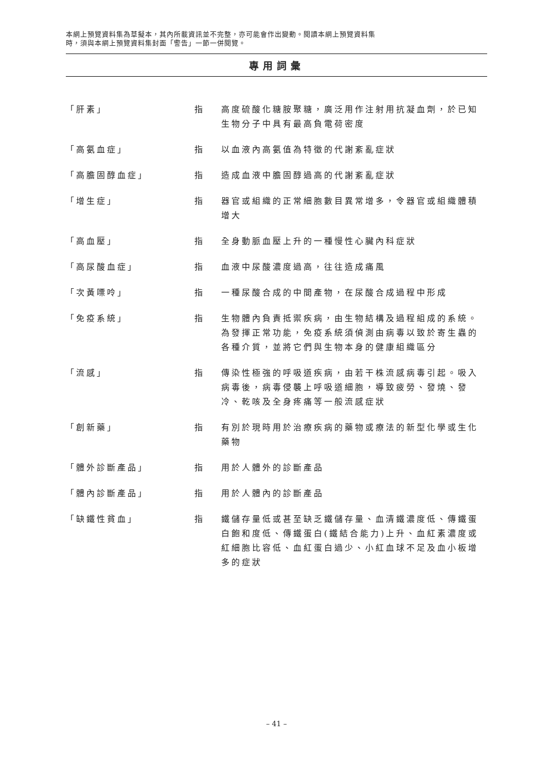本網上預覽資料集為草擬本，其內所載資訊並不完整，亦可能會作出變動。閱讀本網上預覽資料集
時，須與本網上預覽資料集封面「警告」一節一併閱覽。
專用詞彙
| 「肝素」 | 指 | 高度硫酸化糖胺聚糖，廣泛用作注射用抗凝血劑，於已知生物分子中具有最高負電荷密度 |
| 「高氨血症」 | 指 | 以血液內高氨值為特徵的代謝紊亂症狀 |
| 「高膽固醇血症」 | 指 | 造成血液中膽固醇過高的代謝紊亂症狀 |
| 「增生症」 | 指 | 器官或組織的正常細胞數目異常增多，令器官或組織體積增大 |
| 「高血壓」 | 指 | 全身動脈血壓上升的一種慢性心臟內科症狀 |
| 「高尿酸血症」 | 指 | 血液中尿酸濃度過高，往往造成痛風 |
| 「次黃嘌呤」 | 指 | 一種尿酸合成的中間產物，在尿酸合成過程中形成 |
| 「免疫系統」 | 指 | 生物體內負責抵禦疾病，由生物結構及過程組成的系統。為發揮正常功能，免疫系統須偵測由病毒以致於寄生蟲的各種介質，並將它們與生物本身的健康組織區分 |
| 「流感」 | 指 | 傳染性極強的呼吸道疾病，由若干株流感病毒引起。吸入病毒後，病毒侵襲上呼吸道細胞，導致疲勞、發燒、發冷、乾咳及全身疼痛等一般流感症狀 |
| 「創新藥」 | 指 | 有別於現時用於治療疾病的藥物或療法的新型化學或生化藥物 |
| 「體外診斷產品」 | 指 | 用於人體外的診斷產品 |
| 「體內診斷產品」 | 指 | 用於人體內的診斷產品 |
| 「缺鐵性貧血」 | 指 | 鐵儲存量低或甚至缺乏鐵儲存量、血清鐵濃度低、傳鐵蛋白飽和度低、傳鐵蛋白(鐵結合能力)上升、血紅素濃度或紅細胞比容低、血紅蛋白過少、小紅血球不足及血小板增多的症狀 |
– 41 –